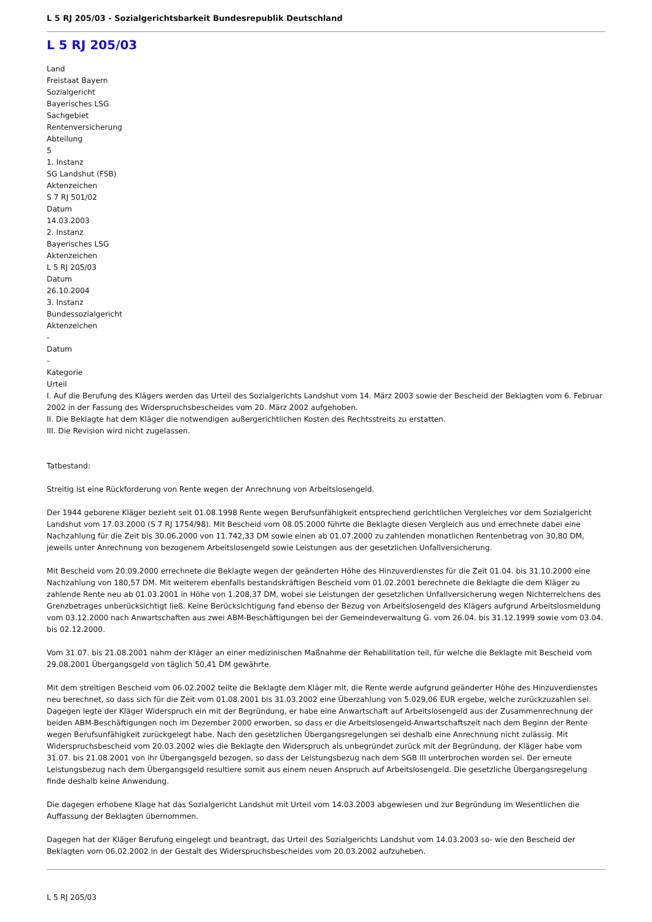L 5 RJ 205/03 - Sozialgerichtsbarkeit Bundesrepublik Deutschland
L 5 RJ 205/03
Land
Freistaat Bayern
Sozialgericht
Bayerisches LSG
Sachgebiet
Rentenversicherung
Abteilung
5
1. Instanz
SG Landshut (FSB)
Aktenzeichen
S 7 RJ 501/02
Datum
14.03.2003
2. Instanz
Bayerisches LSG
Aktenzeichen
L 5 RJ 205/03
Datum
26.10.2004
3. Instanz
Bundessozialgericht
Aktenzeichen
-
Datum
-
Kategorie
Urteil
I. Auf die Berufung des Klägers werden das Urteil des Sozialgerichts Landshut vom 14. März 2003 sowie der Bescheid der Beklagten vom 6. Februar 2002 in der Fassung des Widerspruchsbescheides vom 20. März 2002 aufgehoben.
II. Die Beklagte hat dem Kläger die notwendigen außergerichtlichen Kosten des Rechtsstreits zu erstatten.
III. Die Revision wird nicht zugelassen.
Tatbestand:
Streitig ist eine Rückforderung von Rente wegen der Anrechnung von Arbeitslosengeld.
Der 1944 geborene Kläger bezieht seit 01.08.1998 Rente wegen Berufsunfähigkeit entsprechend gerichtlichen Vergleiches vor dem Sozialgericht Landshut vom 17.03.2000 (S 7 RJ 1754/98). Mit Bescheid vom 08.05.2000 führte die Beklagte diesen Vergleich aus und errechnete dabei eine Nachzahlung für die Zeit bis 30.06.2000 von 11.742,33 DM sowie einen ab 01.07.2000 zu zahlenden monatlichen Rentenbetrag von 30,80 DM, jeweils unter Anrechnung von bezogenem Arbeitslosengeld sowie Leistungen aus der gesetzlichen Unfallversicherung.
Mit Bescheid vom 20.09.2000 errechnete die Beklagte wegen der geänderten Höhe des Hinzuverdienstes für die Zeit 01.04. bis 31.10.2000 eine Nachzahlung von 180,57 DM. Mit weiterem ebenfalls bestandskräftigen Bescheid vom 01.02.2001 berechnete die Beklagte die dem Kläger zu zahlende Rente neu ab 01.03.2001 in Höhe von 1.208,37 DM, wobei sie Leistungen der gesetzlichen Unfallversicherung wegen Nichterreichens des Grenzbetrages unberücksichtigt ließ. Keine Berücksichtigung fand ebenso der Bezug von Arbeitslosengeld des Klägers aufgrund Arbeitslosmeldung vom 03.12.2000 nach Anwartschaften aus zwei ABM-Beschäftigungen bei der Gemeindeverwaltung G. vom 26.04. bis 31.12.1999 sowie vom 03.04. bis 02.12.2000.
Vom 31.07. bis 21.08.2001 nahm der Kläger an einer medizinischen Maßnahme der Rehabilitation teil, für welche die Beklagte mit Bescheid vom 29.08.2001 Übergangsgeld von täglich 50,41 DM gewährte.
Mit dem streitigen Bescheid vom 06.02.2002 teilte die Beklagte dem Kläger mit, die Rente werde aufgrund geänderter Höhe des Hinzuverdienstes neu berechnet, so dass sich für die Zeit vom 01.08.2001 bis 31.03.2002 eine Überzahlung von 5.029,06 EUR ergebe, welche zurückzuzahlen sei. Dagegen legte der Kläger Widerspruch ein mit der Begründung, er habe eine Anwartschaft auf Arbeitslosengeld aus der Zusammenrechnung der beiden ABM-Beschäftigungen noch im Dezember 2000 erworben, so dass er die Arbeitslosengeld-Anwartschaftszeit nach dem Beginn der Rente wegen Berufsunfähigkeit zurückgelegt habe. Nach den gesetzlichen Übergangsregelungen sei deshalb eine Anrechnung nicht zulässig. Mit Widerspruchsbescheid vom 20.03.2002 wies die Beklagte den Widerspruch als unbegründet zurück mit der Begründung, der Kläger habe vom 31.07. bis 21.08.2001 von ihr Übergangsgeld bezogen, so dass der Leistungsbezug nach dem SGB III unterbrochen worden sei. Der erneute Leistungsbezug nach dem Übergangsgeld resultiere somit aus einem neuen Anspruch auf Arbeitslosengeld. Die gesetzliche Übergangsregelung finde deshalb keine Anwendung.
Die dagegen erhobene Klage hat das Sozialgericht Landshut mit Urteil vom 14.03.2003 abgewiesen und zur Begründung im Wesentlichen die Auffassung der Beklagten übernommen.
Dagegen hat der Kläger Berufung eingelegt und beantragt, das Urteil des Sozialgerichts Landshut vom 14.03.2003 so- wie den Bescheid der Beklagten vom 06.02.2002 in der Gestalt des Widerspruchsbescheides vom 20.03.2002 aufzuheben.
L 5 RJ 205/03